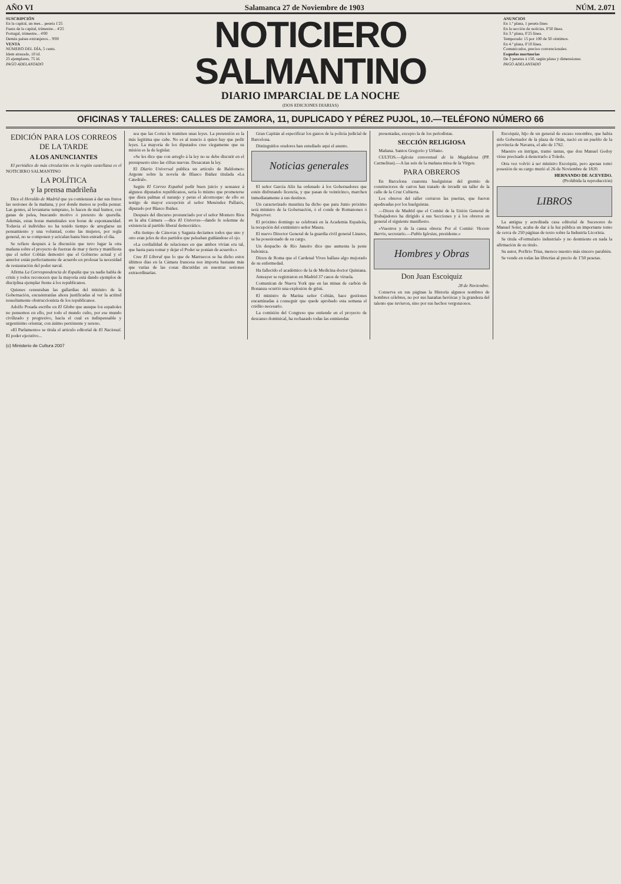AÑO VI Salamanca 27 de Noviembre de 1903 NÚM. 2.071
SUSCRIPCIÓN
En la capital, un mes... peseta 1'25
Fuera de la capital, trimestre... 4'25
Portugal, trimestre... 4'00
Demás países extranjeros... 9'00
VENTA
NÚMERO DEL DÍA, 5 cents.
Idem atrasado, 10 íd.
25 ejemplares, 75 íd.
PAGO ADELANTADO
NOTICIERO SALMANTINO
DIARIO IMPARCIAL DE LA NOCHE
(DOS EDICIONES DIARIAS)
ANUNCIOS
En 1.ª plana, 1 peseta línea
En la sección de noticias, 0'50 línea.
En 3.ª plana, 0'25 línea.
Temporada: 15 por 100 de 50 céntimos.
En 4.ª plana, 0'10 línea.
Comunicados, precios convencionales.
Esquelas mortuorias
De 3 pesetas á 150, según plana y dimensiones.
PAGO ADELANTADO
OFICINAS Y TALLERES: CALLES DE ZAMORA, 11, DUPLICADO Y PÉREZ PUJOL, 10.—TELÉFONO NÚMERO 66
EDICIÓN PARA LOS CORREOS DE LA TARDE
A LOS ANUNCIANTES
El periódico de más circulación en la región castellana es el NOTICIERO SALMANTINO
LA POLÍTICA
y la prensa madrileña
Dice el Heraldo de Madrid que ya comienzan á dar sus frutos las sesiones de la mañana, y por donde menos se podía pensar. Las gentes, al levantarse temprano, lo hacen de mal humor, con ganas de pelea, buscando motivo ó pretexto de querella. Además, estas horas matutinales son horas de espontaneidad. Todavía el individuo no ha tenido tiempo de arreglarse un pensamiento y una voluntad, como las mujeres, por regla general, no se componen y acicalan hasta bien entrado el día.
Se refiere después á la discusión que tuvo lugar la otra mañana sobre el proyecto de fuerzas de mar y tierra y manifiesta que el señor Cobián demostró que el Gobierno actual y el anterior están perfectamente de acuerdo en profesar la necesidad de restauración del poder naval.
Afirma La Correspondencia de España que ya nadie habla de crisis y todos reconocen que la mayoría está dando ejemplos de disciplina ejemplar frente á los republicanos.
Quienes censuraban las gallardías del ministro de la Gobernación, encuéntranlas ahora justificadas al ver la actitud resueltamente obstruccionista de los republicanos.
Adolfo Posada escribe en El Globo que aunque los españoles no pensemos en ello, por todo el mundo culto, por ese mundo civilizado y progresivo, hacia el cual es indispensable y urgentísimo orientar, con ánimo persistente y sereno.
«El Parlamento» se titula el artículo editorial de El Nacional. El poder ejecutivo...
sea que las Cortes le tramiten unas leyes. La pretensión es la más legítima que cabe. No es al nuncio á quien hay que pedir leyes. La mayoría de los diputados cree ciegamente que su misión es la de legislar.
»Se les dice que con arreglo á la ley no se debe discutir en el presupuesto sino las cifras nuevas. Desacatan la ley.
El Diario Universal publica un artículo de Baldomero Argente sobre la novela de Blasco Ibáñez titulada «La Catedral».
Según El Correo Español pedir buen juicio y sensatez á algunos diputados republicanos, sería lo mismo que prometerse que diera palmas el naranjo y peras el alcornoque: de ello es testigo de mayor excepción el señor Menéndez Pallarés, diputado por Blasco Ibáñez.
Después del discurso pronunciado por el señor Montero Ríos en la alta Cámara —dice El Universo—dando fe solemne de existencia al partido liberal democrático.
»En tiempo de Cánovas y Sagasta decíamos todos que uno y otro eran jefes de dos partidos que peleaban guiñándose el ojo.
»La cordialidad de relaciones en que ambos vivían era tal, que hasta para tomar y dejar el Poder se ponían de acuerdo.»
Cree El Liberal que lo que de Marruecos se ha dicho estos últimos días en la Cámara francesa nos importa bastante más que varias de las cosas discutidas en nuestras sesiones extraordinarias.
Gran Capitán al especificar los gastos de la policía judicial de Barcelona.
Distinguidos oradores han estudiado aquí el asunto.
Noticias generales
El señor García Alix ha ordenado á los Gobernadores que estén disfrutando licencia, y que pasan de veinticinco, marchen inmediatamente á sus destinos.
Un caracterizado maurista ha dicho que para Junio próximo será ministro de la Gobernación, ó el conde de Romanones ó Puigcerver.
El próximo domingo se celebrará en la Academia Española, la recepción del exministro señor Maura.
El nuevo Director General de la guardia civil general Linares, se ha posesionado de su cargo.
Un despacho de Río Janeiro dice que aumenta la peste bubónica.
Dicen de Roma que el Cardenal Vives hallase algo mejorado de su enfermedad.
Ha fallecido el académico de la de Medicina doctor Quintana.
Anteayer se registraron en Madrid 37 casos de viruela.
Comunican de Nueva York que en las minas de carbón de Bonanza ocurrió una explosión de grisú.
El ministro de Marina señor Cobián, hace gestiones encaminadas á conseguir que quede aprobado esta semana el crédito necesario.
La comisión del Congreso que entiende en el proyecto de descanso dominical, ha rechazado todas las enmiendas
presentadas, excepto la de los periodistas.
SECCIÓN RELIGIOSA
Mañana. Santos Gregorio y Urbano.
CULTOS.—Iglesia conventual de la Magdalena (PP. Carmelitas).—A las seis de la mañana misa de la Virgen.
PARA OBREROS
En Barcelona cuarenta huelguistas del gremio de constructores de carros han tratado de invadir un taller de la calle de la Cruz Cubierta.
Los obreros del taller cerraron las puertas, que fueron apedreadas por los huelguistas.
—Dicen de Madrid que el Comité de la Unión General de Trabajadores ha dirigido á sus Secciones y á los obreros en general el siguiente manifiesto.
»Vuestros y de la causa obrera: Por el Comité: Vicente Barrio, secretario.—Pablo Iglesias, presidente.»
Hombres y Obras
Don Juan Escoiquiz
28 de Noviembre.
Conserva en sus páginas la Historia algunos nombres de hombres célebres, no por sus hazañas heróicas y la grandeza del talento que tuvieron, sino por sus hechos vergonzosos.
Escoiquiz, hijo de un general de escaso renombre, que había sido Gobernador de la plaza de Orán, nació en un pueblo de la provincia de Navarra, el año de 1762.
Maestro en intrigas, tramó tantas, que don Manuel Godoy vióse precisado á desterrarlo á Toledo.
Otra vez volvió á ser ministro Escoiquiz, pero apenas tomó posesión de su cargo murió el 26 de Noviembre de 1820.
HERNANDO DE ACEVEDO.
(Prohibida la reproducción)
LIBROS
La antigua y acreditada casa editorial de Sucesores de Manuel Soler, acaba de dar á la luz pública un importante tomo de cerca de 250 páginas de texto sobre la Industria Licorista.
Se titula «Formulario industrial» y no desmiente en nada la afirmación de su título.
Su autor, Porfirio Trías, merece nuestro más sincero parabién.
Se vende en todas las librerías al precio de 1'50 pesetas.
(c) Ministerio de Cultura 2007